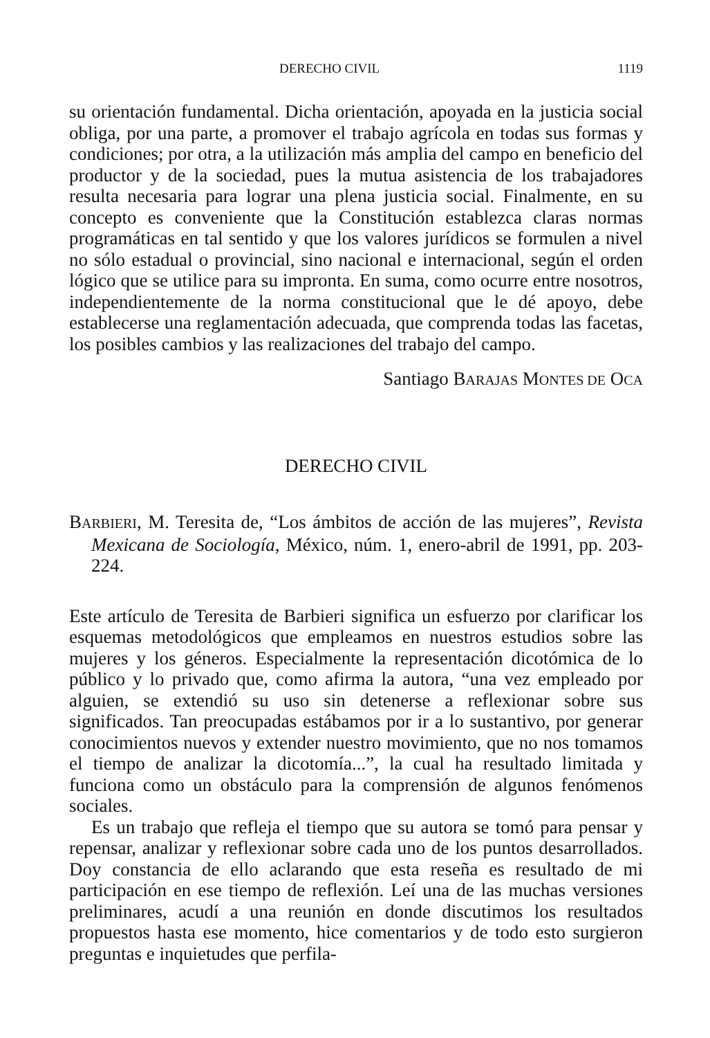DERECHO CIVIL 1119
su orientación fundamental. Dicha orientación, apoyada en la justicia social obliga, por una parte, a promover el trabajo agrícola en todas sus formas y condiciones; por otra, a la utilización más amplia del campo en beneficio del productor y de la sociedad, pues la mutua asistencia de los trabajadores resulta necesaria para lograr una plena justicia social. Finalmente, en su concepto es conveniente que la Constitución establezca claras normas programáticas en tal sentido y que los valores jurídicos se formulen a nivel no sólo estadual o provincial, sino nacional e internacional, según el orden lógico que se utilice para su impronta. En suma, como ocurre entre nosotros, independientemente de la norma constitucional que le dé apoyo, debe establecerse una reglamentación adecuada, que comprenda todas las facetas, los posibles cambios y las realizaciones del trabajo del campo.
Santiago BARAJAS MONTES DE OCA
DERECHO CIVIL
BARBIERI, M. Teresita de, “Los ámbitos de acción de las mujeres”, Revista Mexicana de Sociología, México, núm. 1, enero-abril de 1991, pp. 203-224.
Este artículo de Teresita de Barbieri significa un esfuerzo por clarificar los esquemas metodológicos que empleamos en nuestros estudios sobre las mujeres y los géneros. Especialmente la representación dicotómica de lo público y lo privado que, como afirma la autora, “una vez empleado por alguien, se extendió su uso sin detenerse a reflexionar sobre sus significados. Tan preocupadas estábamos por ir a lo sustantivo, por generar conocimientos nuevos y extender nuestro movimiento, que no nos tomamos el tiempo de analizar la dicotomía...”, la cual ha resultado limitada y funciona como un obstáculo para la comprensión de algunos fenómenos sociales.
Es un trabajo que refleja el tiempo que su autora se tomó para pensar y repensar, analizar y reflexionar sobre cada uno de los puntos desarrollados. Doy constancia de ello aclarando que esta reseña es resultado de mi participación en ese tiempo de reflexión. Leí una de las muchas versiones preliminares, acudí a una reunión en donde discutimos los resultados propuestos hasta ese momento, hice comentarios y de todo esto surgieron preguntas e inquietudes que perfila-